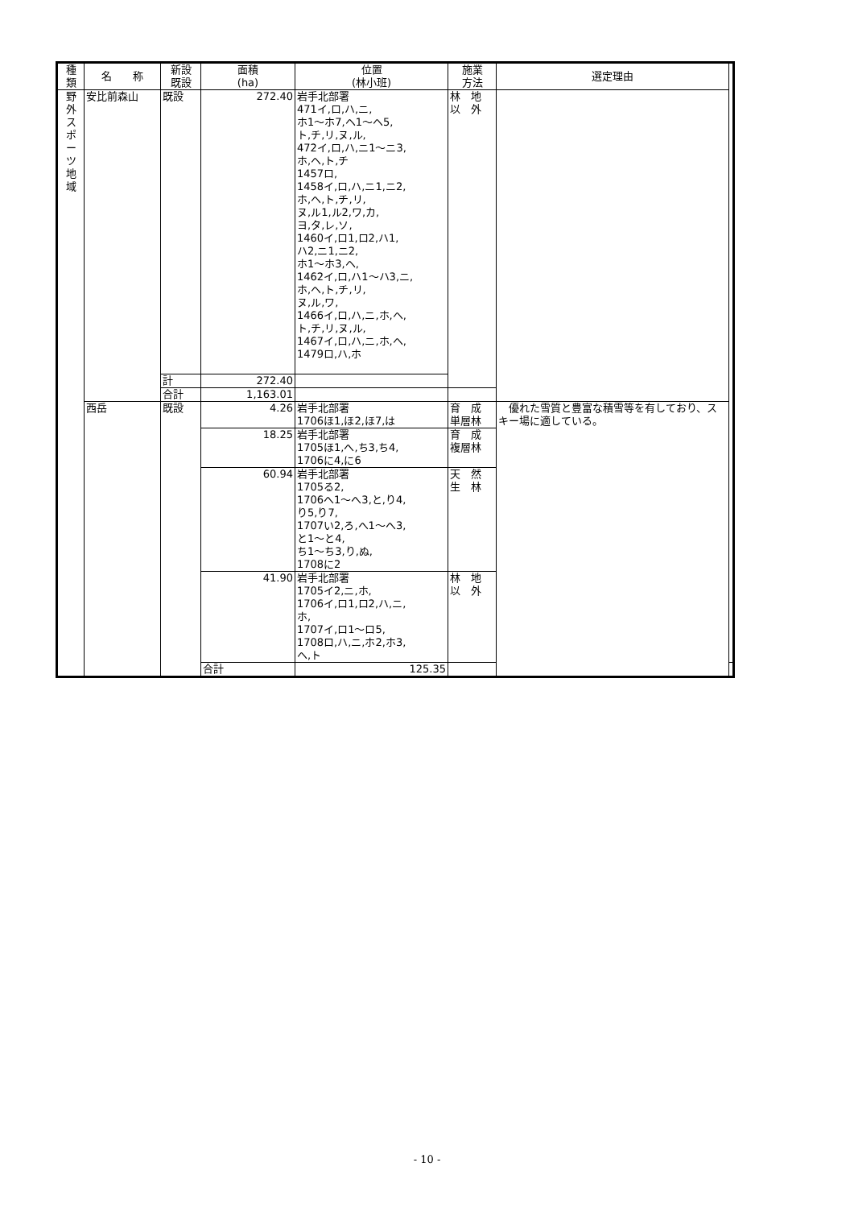| 種 類 | 名 称 | 新設 既設 | 面積 (ha) | 位置 (林小班) | 施業 方法 | 選定理由 | |
| --- | --- | --- | --- | --- | --- | --- | --- |
| 野 外 ス ポ ー ツ 地 域 | 安比前森山 | 既設 | 272.40 | 岩手北部署 471イ,ロ,ハ,ニ, ホ1～ホ7,ヘ1～ヘ5, ト,チ,リ,ヌ,ル, 472イ,ロ,ハ,ニ1～ニ3, ホ,ヘ,ト,チ 1457ロ, 1458イ,ロ,ハ,ニ1,ニ2, ホ,ヘ,ト,チ,リ, ヌ,ル1,ル2,ワ,カ, ヨ,タ,レ,ソ, 1460イ,ロ1,ロ2,ハ1, ハ2,ニ1,ニ2, ホ1～ホ3,ヘ, 1462イ,ロ,ハ1～ハ3,ニ, ホ,ヘ,ト,チ,リ, ヌ,ル,ワ, 1466イ,ロ,ハ,ニ,ホ,ヘ, ト,チ,リ,ヌ,ル, 1467イ,ロ,ハ,ニ,ホ,ヘ, 1479ロ,ハ,ホ | 林 地 以 外 | | |
| | | 計 | 272.40 | | | | |
| | | 合計 | 1,163.01 | | | | |
| | 西岳 | 既設 | 4.26 | 岩手北部署 1706ほ1,ほ2,ほ7,は | 育 成 単層林 | 優れた雪質と豊富な積雪等を有しており、スキー場に適している。 | |
| | | | 18.25 | 岩手北部署 1705ほ1,へ,ち3,ち4, 1706に4,に6 | 育 成 複層林 | | |
| | | | 60.94 | 岩手北部署 1705る2, 1706へ1～へ3,と,り4, り5,り7, 1707い2,ろ,へ1～へ3, と1～と4, ち1～ち3,り,ぬ, 1708に2 | 天 然 生 林 | | |
| | | | 41.90 | 岩手北部署 1705イ2,ニ,ホ, 1706イ,ロ1,ロ2,ハ,ニ, ホ, 1707イ,ロ1～ロ5, 1708ロ,ハ,ニ,ホ2,ホ3, ヘ,ト | 林 地 以 外 | | |
| | | | 合計 | 125.35 | | | |
- 10 -